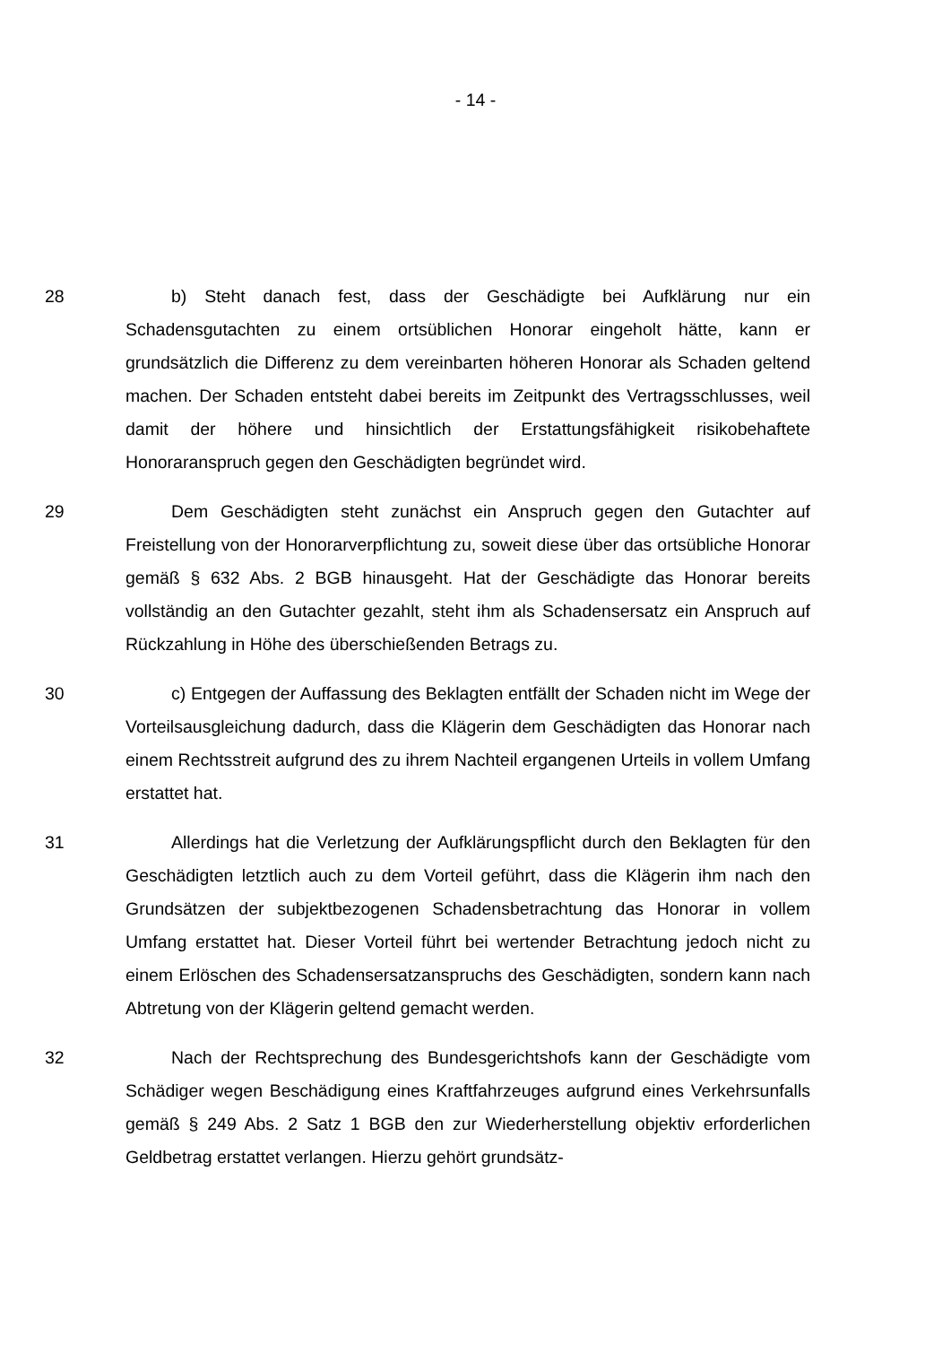- 14 -
28 b) Steht danach fest, dass der Geschädigte bei Aufklärung nur ein Schadensgutachten zu einem ortsüblichen Honorar eingeholt hätte, kann er grundsätzlich die Differenz zu dem vereinbarten höheren Honorar als Schaden geltend machen. Der Schaden entsteht dabei bereits im Zeitpunkt des Vertragsschlusses, weil damit der höhere und hinsichtlich der Erstattungsfähigkeit risikobehaftete Honoraranspruch gegen den Geschädigten begründet wird.
29 Dem Geschädigten steht zunächst ein Anspruch gegen den Gutachter auf Freistellung von der Honorarverpflichtung zu, soweit diese über das ortsübliche Honorar gemäß § 632 Abs. 2 BGB hinausgeht. Hat der Geschädigte das Honorar bereits vollständig an den Gutachter gezahlt, steht ihm als Schadensersatz ein Anspruch auf Rückzahlung in Höhe des überschießenden Betrags zu.
30 c) Entgegen der Auffassung des Beklagten entfällt der Schaden nicht im Wege der Vorteilsausgleichung dadurch, dass die Klägerin dem Geschädigten das Honorar nach einem Rechtsstreit aufgrund des zu ihrem Nachteil ergangenen Urteils in vollem Umfang erstattet hat.
31 Allerdings hat die Verletzung der Aufklärungspflicht durch den Beklagten für den Geschädigten letztlich auch zu dem Vorteil geführt, dass die Klägerin ihm nach den Grundsätzen der subjektbezogenen Schadensbetrachtung das Honorar in vollem Umfang erstattet hat. Dieser Vorteil führt bei wertender Betrachtung jedoch nicht zu einem Erlöschen des Schadensersatzanspruchs des Geschädigten, sondern kann nach Abtretung von der Klägerin geltend gemacht werden.
32 Nach der Rechtsprechung des Bundesgerichtshofs kann der Geschädigte vom Schädiger wegen Beschädigung eines Kraftfahrzeuges aufgrund eines Verkehrsunfalls gemäß § 249 Abs. 2 Satz 1 BGB den zur Wiederherstellung objektiv erforderlichen Geldbetrag erstattet verlangen. Hierzu gehört grundsätz-